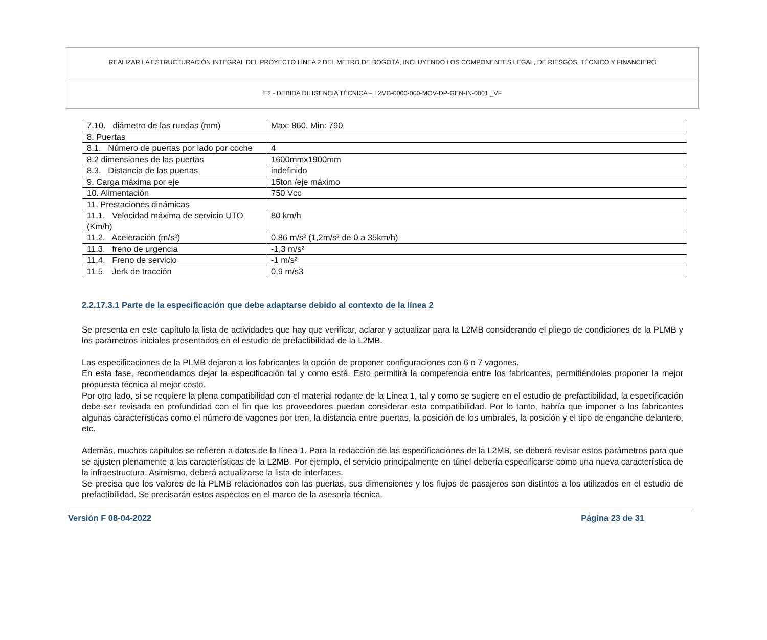REALIZAR LA ESTRUCTURACIÓN INTEGRAL DEL PROYECTO LÍNEA 2 DEL METRO DE BOGOTÁ, INCLUYENDO LOS COMPONENTES LEGAL, DE RIESGOS, TÉCNICO Y FINANCIERO
E2 - DEBIDA DILIGENCIA TÉCNICA – L2MB-0000-000-MOV-DP-GEN-IN-0001 _VF
| 7.10. diámetro de las ruedas (mm) | Max: 860, Min: 790 |
| 8. Puertas | |
| 8.1. Número de puertas por lado por coche | 4 |
| 8.2 dimensiones de las puertas | 1600mmx1900mm |
| 8.3. Distancia de las puertas | indefinido |
| 9. Carga máxima por eje | 15ton /eje máximo |
| 10. Alimentación | 750 Vcc |
| 11. Prestaciones dinámicas | |
| 11.1. Velocidad máxima de servicio UTO (Km/h) | 80 km/h |
| 11.2. Aceleración (m/s²) | 0,86 m/s² (1,2m/s² de 0 a 35km/h) |
| 11.3. freno de urgencia | -1,3 m/s² |
| 11.4. Freno de servicio | -1 m/s² |
| 11.5. Jerk de tracción | 0,9 m/s3 |
2.2.17.3.1 Parte de la especificación que debe adaptarse debido al contexto de la línea 2
Se presenta en este capítulo la lista de actividades que hay que verificar, aclarar y actualizar para la L2MB considerando el pliego de condiciones de la PLMB y los parámetros iniciales presentados en el estudio de prefactibilidad de la L2MB.
Las especificaciones de la PLMB dejaron a los fabricantes la opción de proponer configuraciones con 6 o 7 vagones.
En esta fase, recomendamos dejar la especificación tal y como está. Esto permitirá la competencia entre los fabricantes, permitiéndoles proponer la mejor propuesta técnica al mejor costo.
Por otro lado, si se requiere la plena compatibilidad con el material rodante de la Línea 1, tal y como se sugiere en el estudio de prefactibilidad, la especificación debe ser revisada en profundidad con el fin que los proveedores puedan considerar esta compatibilidad. Por lo tanto, habría que imponer a los fabricantes algunas características como el número de vagones por tren, la distancia entre puertas, la posición de los umbrales, la posición y el tipo de enganche delantero, etc.
Además, muchos capítulos se refieren a datos de la línea 1. Para la redacción de las especificaciones de la L2MB, se deberá revisar estos parámetros para que se ajusten plenamente a las características de la L2MB. Por ejemplo, el servicio principalmente en túnel debería especificarse como una nueva característica de la infraestructura. Asimismo, deberá actualizarse la lista de interfaces.
Se precisa que los valores de la PLMB relacionados con las puertas, sus dimensiones y los flujos de pasajeros son distintos a los utilizados en el estudio de prefactibilidad. Se precisarán estos aspectos en el marco de la asesoría técnica.
Versión F 08-04-2022 Página 23 de 31